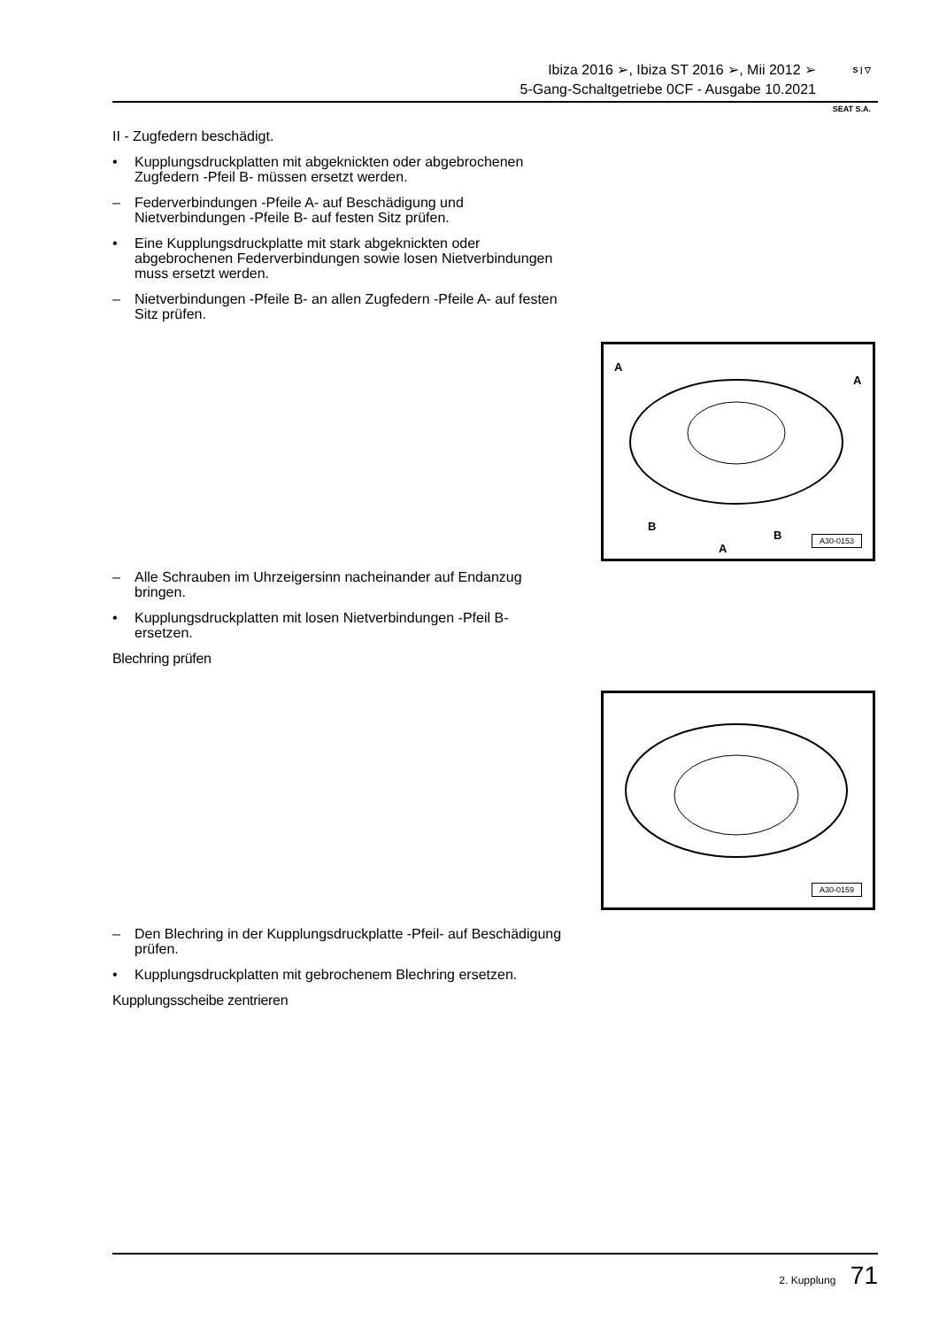Ibiza 2016 ➢, Ibiza ST 2016 ➢, Mii 2012 ➢
5-Gang-Schaltgetriebe 0CF - Ausgabe 10.2021
S | ▽
SEAT S.A.
II - Zugfedern beschädigt.
• Kupplungsdruckplatten mit abgeknickten oder abgebrochenen Zugfedern -Pfeil B- müssen ersetzt werden.
– Federverbindungen -Pfeile A- auf Beschädigung und Nietverbindungen -Pfeile B- auf festen Sitz prüfen.
• Eine Kupplungsdruckplatte mit stark abgeknickten oder abgebrochenen Federverbindungen sowie losen Nietverbindungen muss ersetzt werden.
– Nietverbindungen -Pfeile B- an allen Zugfedern -Pfeile A- auf festen Sitz prüfen.
– Alle Schrauben im Uhrzeigersinn nacheinander auf Endanzug bringen.
• Kupplungsdruckplatten mit losen Nietverbindungen -Pfeil B- ersetzen.
Blechring prüfen
– Den Blechring in der Kupplungsdruckplatte -Pfeil- auf Beschädigung prüfen.
• Kupplungsdruckplatten mit gebrochenem Blechring ersetzen.
Kupplungsscheibe zentrieren
A
A
B
B
A
A30-0153
A30-0159
2. Kupplung 71